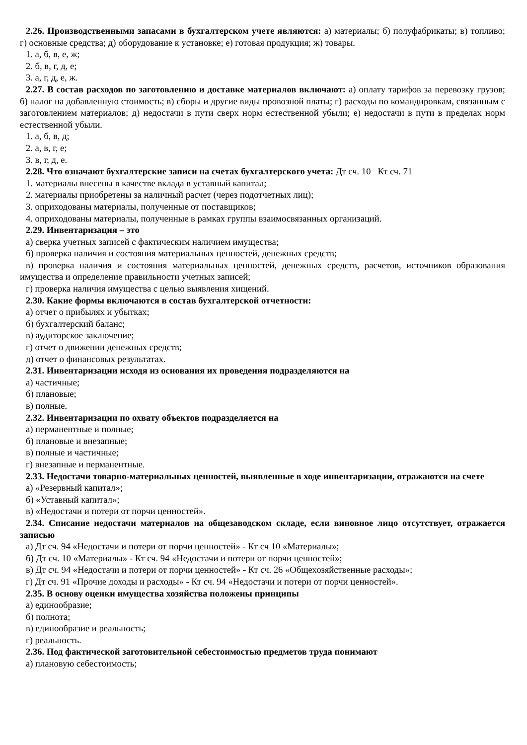2.26. Производственными запасами в бухгалтерском учете являются: а) материалы; б) полуфабрикаты; в) топливо; г) основные средства; д) оборудование к установке; е) готовая продукция; ж) товары.
1. а, б, в, е, ж;
2. б, в, г, д, е;
3. а, г, д, е, ж.
2.27. В состав расходов по заготовлению и доставке материалов включают: а) оплату тарифов за перевозку грузов; б) налог на добавленную стоимость; в) сборы и другие виды провозной платы; г) расходы по командировкам, связанным с заготовлением материалов; д) недостачи в пути сверх норм естественной убыли; е) недостачи в пути в пределах норм естественной убыли.
1. а, б, в, д;
2. а, в, г, е;
3. в, г, д, е.
2.28. Что означают бухгалтерские записи на счетах бухгалтерского учета: Дт сч. 10 Кт сч. 71
1. материалы внесены в качестве вклада в уставный капитал;
2. материалы приобретены за наличный расчет (через подотчетных лиц);
3. оприходованы материалы, полученные от поставщиков;
4. оприходованы материалы, полученные в рамках группы взаимосвязанных организаций.
2.29. Инвентаризация – это
а) сверка учетных записей с фактическим наличием имущества;
б) проверка наличия и состояния материальных ценностей, денежных средств;
в) проверка наличия и состояния материальных ценностей, денежных средств, расчетов, источников образования имущества и определение правильности учетных записей;
г) проверка наличия имущества с целью выявления хищений.
2.30. Какие формы включаются в состав бухгалтерской отчетности:
а) отчет о прибылях и убытках;
б) бухгалтерский баланс;
в) аудиторское заключение;
г) отчет о движении денежных средств;
д) отчет о финансовых результатах.
2.31. Инвентаризации исходя из основания их проведения подразделяются на
а) частичные;
б) плановые;
в) полные.
2.32. Инвентаризации по охвату объектов подразделяется на
а) перманентные и полные;
б) плановые и внезапные;
в) полные и частичные;
г) внезапные и перманентные.
2.33. Недостачи товарно-материальных ценностей, выявленные в ходе инвентаризации, отражаются на счете
а) «Резервный капитал»;
б) «Уставный капитал»;
в) «Недостачи и потери от порчи ценностей».
2.34. Списание недостачи материалов на общезаводском складе, если виновное лицо отсутствует, отражается записью
а) Дт сч. 94 «Недостачи и потери от порчи ценностей» - Кт сч 10 «Материалы»;
б) Дт сч. 10 «Материалы» - Кт сч. 94 «Недостачи и потери от порчи ценностей»;
в) Дт сч. 94 «Недостачи и потери от порчи ценностей» - Кт сч. 26 «Общехозяйственные расходы»;
г) Дт сч. 91 «Прочие доходы и расходы» - Кт сч. 94 «Недостачи и потери от порчи ценностей».
2.35. В основу оценки имущества хозяйства положены принципы
а) единообразие;
б) полнота;
в) единообразие и реальность;
г) реальность.
2.36. Под фактической заготовительной себестоимостью предметов труда понимают
а) плановую себестоимость;